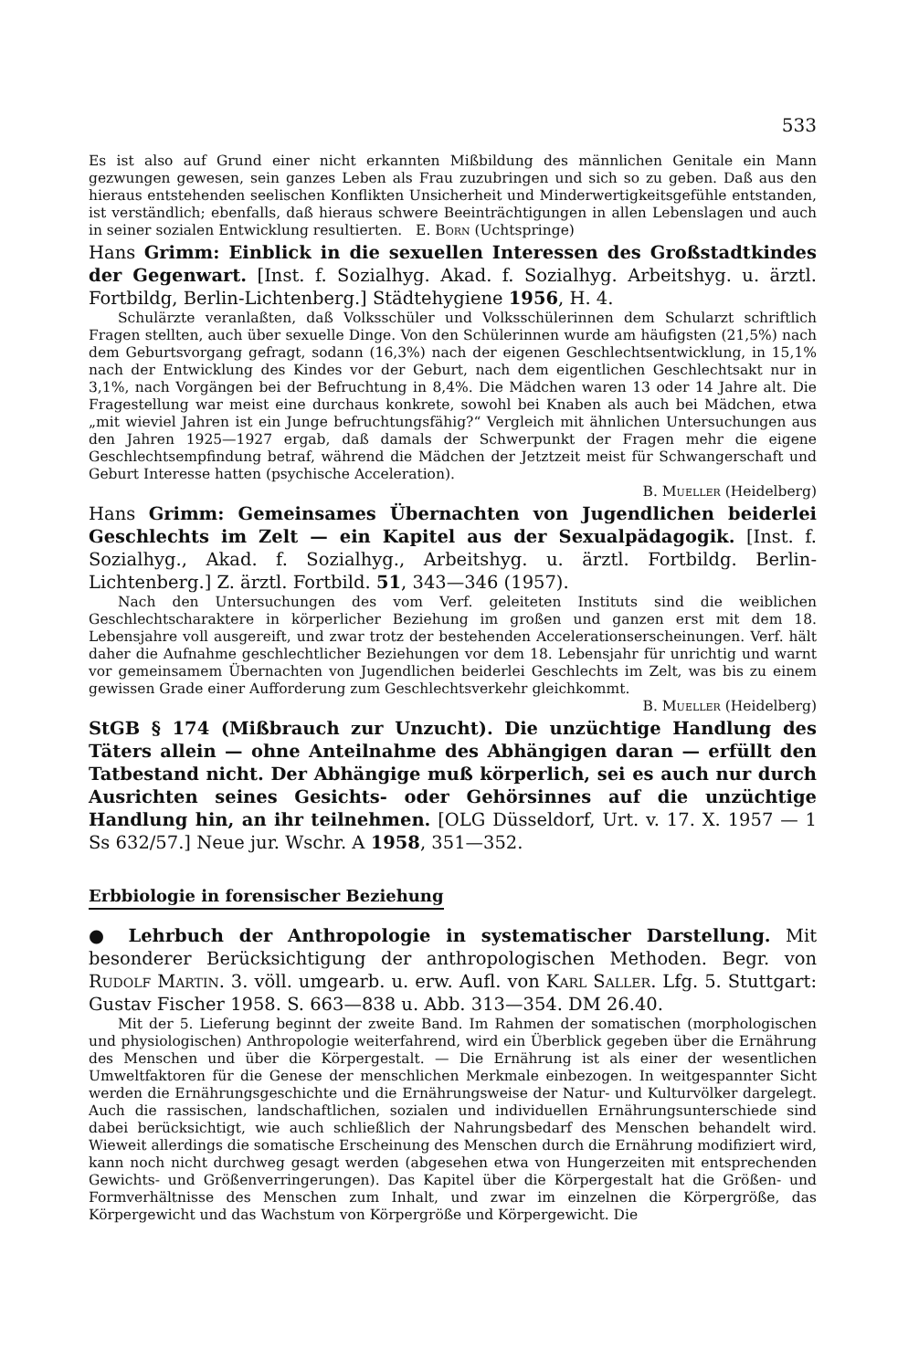533
Es ist also auf Grund einer nicht erkannten Mißbildung des männlichen Genitale ein Mann gezwungen gewesen, sein ganzes Leben als Frau zuzubringen und sich so zu geben. Daß aus den hieraus entstehenden seelischen Konflikten Unsicherheit und Minderwertigkeitsgefühle entstanden, ist verständlich; ebenfalls, daß hieraus schwere Beeinträchtigungen in allen Lebenslagen und auch in seiner sozialen Entwicklung resultierten. E. Born (Uchtspringe)
Hans Grimm: Einblick in die sexuellen Interessen des Großstadtkindes der Gegenwart. [Inst. f. Sozialhyg. Akad. f. Sozialhyg. Arbeitshyg. u. ärztl. Fortbildg, Berlin-Lichtenberg.] Städtehygiene 1956, H. 4.
Schulärzte veranlaßten, daß Volksschüler und Volksschülerinnen dem Schularzt schriftlich Fragen stellten, auch über sexuelle Dinge. Von den Schülerinnen wurde am häufigsten (21,5%) nach dem Geburtsvorgang gefragt, sodann (16,3%) nach der eigenen Geschlechtsentwicklung, in 15,1% nach der Entwicklung des Kindes vor der Geburt, nach dem eigentlichen Geschlechtsakt nur in 3,1%, nach Vorgängen bei der Befruchtung in 8,4%. Die Mädchen waren 13 oder 14 Jahre alt. Die Fragestellung war meist eine durchaus konkrete, sowohl bei Knaben als auch bei Mädchen, etwa „mit wieviel Jahren ist ein Junge befruchtungsfähig?“ Vergleich mit ähnlichen Untersuchungen aus den Jahren 1925—1927 ergab, daß damals der Schwerpunkt der Fragen mehr die eigene Geschlechtsempfindung betraf, während die Mädchen der Jetztzeit meist für Schwangerschaft und Geburt Interesse hatten (psychische Acceleration).
B. Mueller (Heidelberg)
Hans Grimm: Gemeinsames Übernachten von Jugendlichen beiderlei Geschlechts im Zelt — ein Kapitel aus der Sexualpädagogik. [Inst. f. Sozialhyg., Akad. f. Sozialhyg., Arbeitshyg. u. ärztl. Fortbildg. Berlin-Lichtenberg.] Z. ärztl. Fortbild. 51, 343—346 (1957).
Nach den Untersuchungen des vom Verf. geleiteten Instituts sind die weiblichen Geschlechtscharaktere in körperlicher Beziehung im großen und ganzen erst mit dem 18. Lebensjahre voll ausgereift, und zwar trotz der bestehenden Accelerationserscheinungen. Verf. hält daher die Aufnahme geschlechtlicher Beziehungen vor dem 18. Lebensjahr für unrichtig und warnt vor gemeinsamem Übernachten von Jugendlichen beiderlei Geschlechts im Zelt, was bis zu einem gewissen Grade einer Aufforderung zum Geschlechtsverkehr gleichkommt.
B. Mueller (Heidelberg)
StGB § 174 (Mißbrauch zur Unzucht). Die unzüchtige Handlung des Täters allein — ohne Anteilnahme des Abhängigen daran — erfüllt den Tatbestand nicht. Der Abhängige muß körperlich, sei es auch nur durch Ausrichten seines Gesichts- oder Gehörsinnes auf die unzüchtige Handlung hin, an ihr teilnehmen. [OLG Düsseldorf, Urt. v. 17. X. 1957 — 1 Ss 632/57.] Neue jur. Wschr. A 1958, 351—352.
Erbbiologie in forensischer Beziehung
● Lehrbuch der Anthropologie in systematischer Darstellung. Mit besonderer Berücksichtigung der anthropologischen Methoden. Begr. von Rudolf Martin. 3. völl. umgearb. u. erw. Aufl. von Karl Saller. Lfg. 5. Stuttgart: Gustav Fischer 1958. S. 663—838 u. Abb. 313—354. DM 26.40.
Mit der 5. Lieferung beginnt der zweite Band. Im Rahmen der somatischen (morphologischen und physiologischen) Anthropologie weiterfahrend, wird ein Überblick gegeben über die Ernährung des Menschen und über die Körpergestalt. — Die Ernährung ist als einer der wesentlichen Umweltfaktoren für die Genese der menschlichen Merkmale einbezogen. In weitgespannter Sicht werden die Ernährungsgeschichte und die Ernährungsweise der Natur- und Kulturvölker dargelegt. Auch die rassischen, landschaftlichen, sozialen und individuellen Ernährungsunterschiede sind dabei berücksichtigt, wie auch schließlich der Nahrungsbedarf des Menschen behandelt wird. Wieweit allerdings die somatische Erscheinung des Menschen durch die Ernährung modifiziert wird, kann noch nicht durchweg gesagt werden (abgesehen etwa von Hungerzeiten mit entsprechenden Gewichts- und Größenverringerungen). Das Kapitel über die Körpergestalt hat die Größen- und Formverhältnisse des Menschen zum Inhalt, und zwar im einzelnen die Körpergröße, das Körpergewicht und das Wachstum von Körpergröße und Körpergewicht. Die